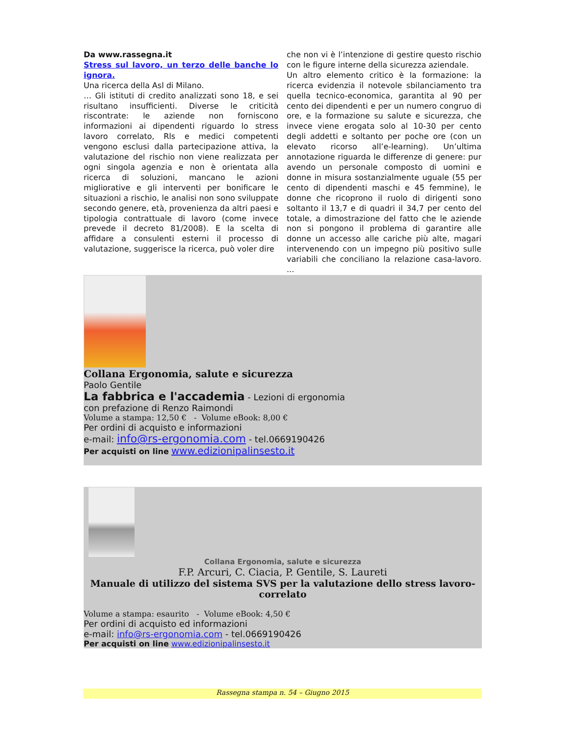Da www.rassegna.it
Stress sul lavoro, un terzo delle banche lo ignora.
Una ricerca della Asl di Milano.
… Gli istituti di credito analizzati sono 18, e sei risultano insufficienti. Diverse le criticità riscontrate: le aziende non forniscono informazioni ai dipendenti riguardo lo stress lavoro correlato, Rls e medici competenti vengono esclusi dalla partecipazione attiva, la valutazione del rischio non viene realizzata per ogni singola agenzia e non è orientata alla ricerca di soluzioni, mancano le azioni migliorative e gli interventi per bonificare le situazioni a rischio, le analisi non sono sviluppate secondo genere, età, provenienza da altri paesi e tipologia contrattuale di lavoro (come invece prevede il decreto 81/2008). E la scelta di affidare a consulenti esterni il processo di valutazione, suggerisce la ricerca, può voler dire
che non vi è l’intenzione di gestire questo rischio con le figure interne della sicurezza aziendale.
Un altro elemento critico è la formazione: la ricerca evidenzia il notevole sbilanciamento tra quella tecnico-economica, garantita al 90 per cento dei dipendenti e per un numero congruo di ore, e la formazione su salute e sicurezza, che invece viene erogata solo al 10-30 per cento degli addetti e soltanto per poche ore (con un elevato ricorso all’e-learning). Un’ultima annotazione riguarda le differenze di genere: pur avendo un personale composto di uomini e donne in misura sostanzialmente uguale (55 per cento di dipendenti maschi e 45 femmine), le donne che ricoprono il ruolo di dirigenti sono soltanto il 13,7 e di quadri il 34,7 per cento del totale, a dimostrazione del fatto che le aziende non si pongono il problema di garantire alle donne un accesso alle cariche più alte, magari intervenendo con un impegno più positivo sulle variabili che conciliano la relazione casa-lavoro. ...
Collana Ergonomia, salute e sicurezza
Paolo Gentile
La fabbrica e l'accademia - Lezioni di ergonomia
con prefazione di Renzo Raimondi
Volume a stampa: 12,50 € - Volume eBook: 8,00 €
Per ordini di acquisto e informazioni
e-mail: info@rs-ergonomia.com - tel.0669190426
Per acquisti on line www.edizionipalinsesto.it
Collana Ergonomia, salute e sicurezza
F.P. Arcuri, C. Ciacia, P. Gentile, S. Laureti
Manuale di utilizzo del sistema SVS per la valutazione dello stress lavoro-correlato
Volume a stampa: esaurito - Volume eBook: 4,50 €
Per ordini di acquisto ed informazioni
e-mail: info@rs-ergonomia.com - tel.0669190426
Per acquisti on line www.edizionipalinsesto.it
Rassegna stampa n. 54 – Giugno 2015